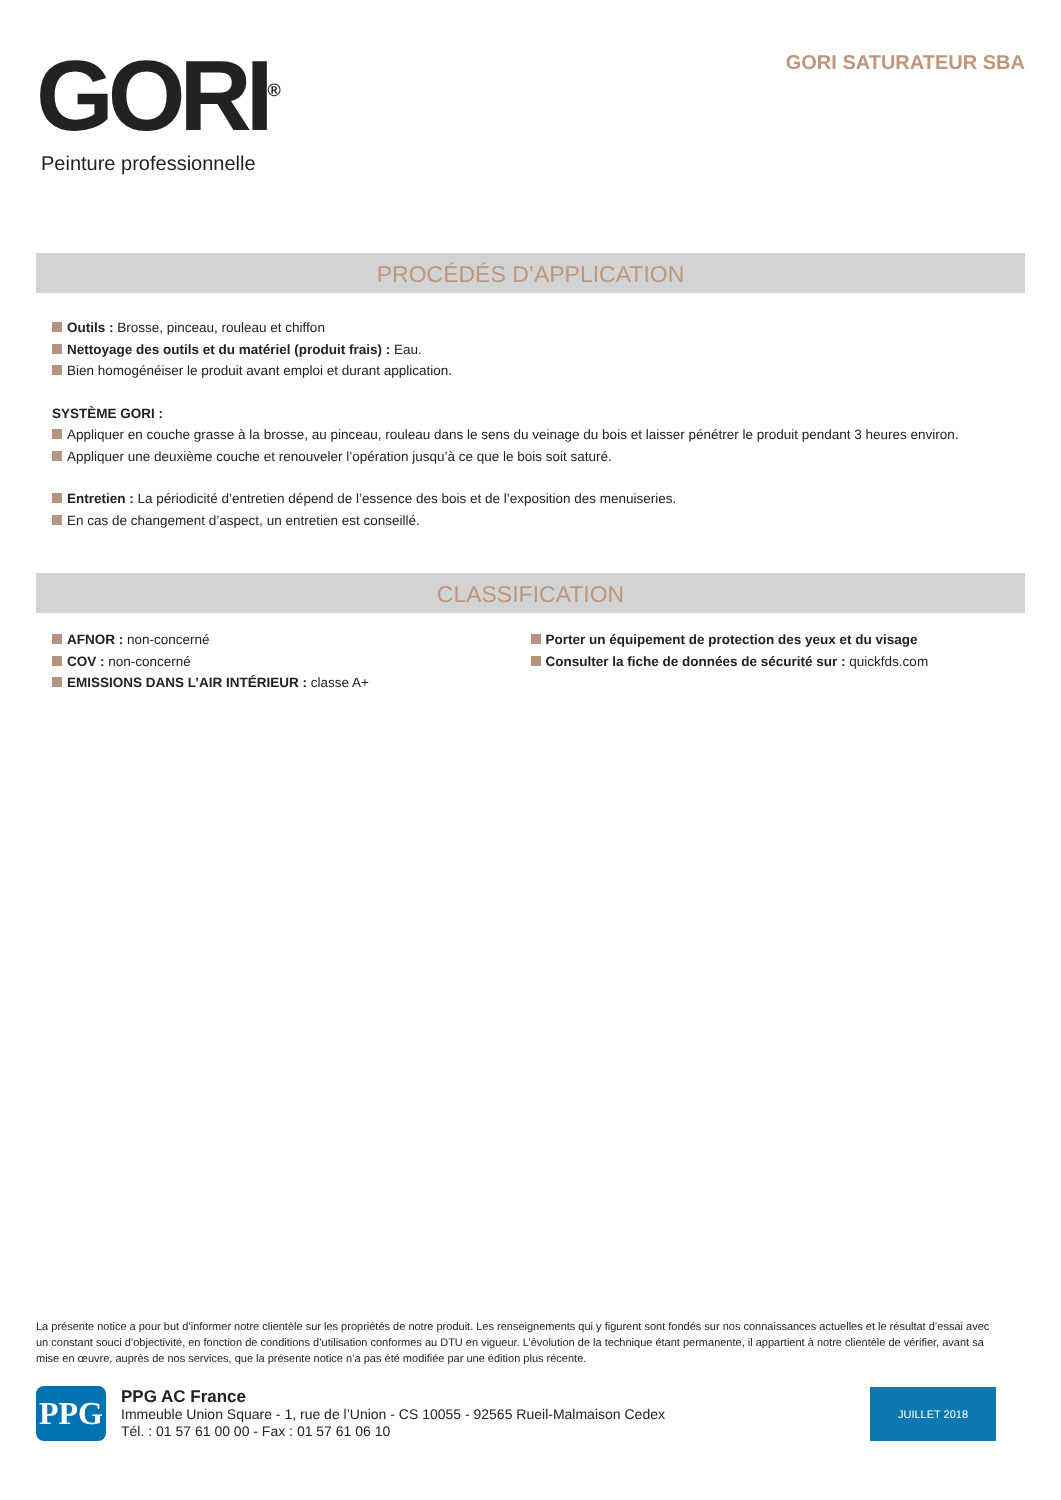GORI<sup>®</sup>
Peinture professionnelle
GORI SATURATEUR SBA
PROCÉDÉS D’APPLICATION
Outils : Brosse, pinceau, rouleau et chiffon
Nettoyage des outils et du matériel (produit frais) : Eau.
Bien homogénéiser le produit avant emploi et durant application.
SYSTÈME GORI :
Appliquer en couche grasse à la brosse, au pinceau, rouleau dans le sens du veinage du bois et laisser pénétrer le produit pendant 3 heures environ.
Appliquer une deuxième couche et renouveler l’opération jusqu’à ce que le bois soit saturé.
Entretien : La périodicité d’entretien dépend de l’essence des bois et de l’exposition des menuiseries.
En cas de changement d’aspect, un entretien est conseillé.
CLASSIFICATION
AFNOR : non-concerné
COV : non-concerné
EMISSIONS DANS L’AIR INTÉRIEUR : classe A+
Porter un équipement de protection des yeux et du visage
Consulter la fiche de données de sécurité sur : quickfds.com
La présente notice a pour but d’informer notre clientèle sur les propriétés de notre produit. Les renseignements qui y figurent sont fondés sur nos connaissances actuelles et le résultat d’essai avec un constant souci d’objectivité, en fonction de conditions d’utilisation conformes au DTU en vigueur. L’évolution de la technique étant permanente, il appartient à notre clientèle de vérifier, avant sa mise en œuvre, auprès de nos services, que la présente notice n’a pas été modifiée par une édition plus récente.
PPG
PPG AC France
Immeuble Union Square - 1, rue de l’Union - CS 10055 - 92565 Rueil-Malmaison Cedex
Tél. : 01 57 61 00 00 - Fax : 01 57 61 06 10
JUILLET 2018